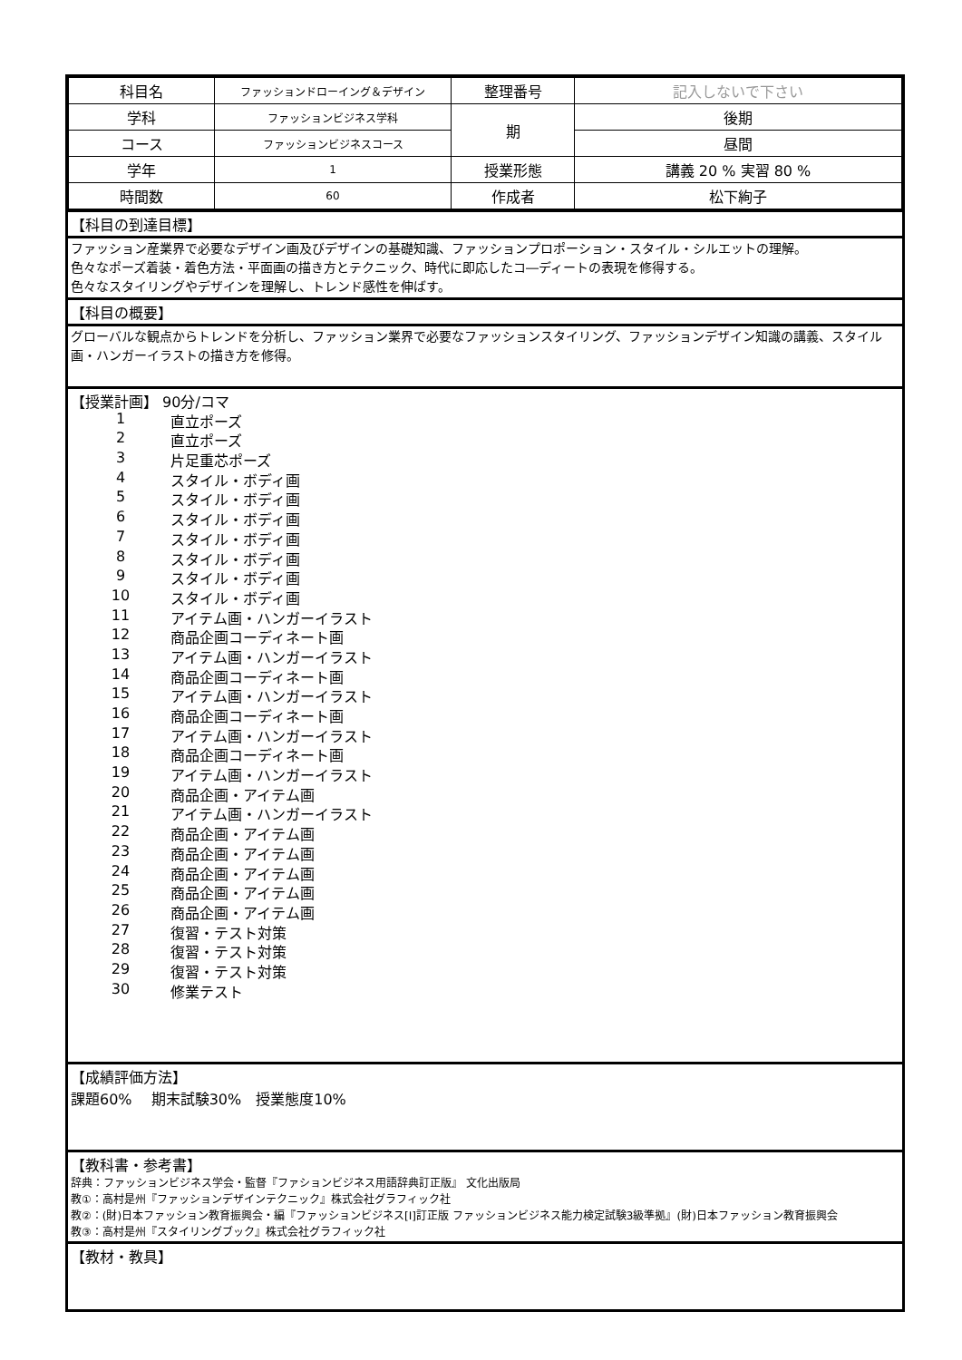| 科目名 | ファッションドローイング＆デザイン | 整理番号 | 記入しないで下さい |
| 学科 | ファッションビジネス学科 | 期 | 後期 |
| コース | ファッションビジネスコース | | 昼間 |
| 学年 | 1 | 授業形態 | 講義 20 % 実習 80 % |
| 時間数 | 60 | 作成者 | 松下絢子 |
【科目の到達目標】
ファッション産業界で必要なデザイン画及びデザインの基礎知識、ファッションプロポーション・スタイル・シルエットの理解。
色々なポーズ着装・着色方法・平面画の描き方とテクニック、時代に即応したコ―ディートの表現を修得する。
色々なスタイリングやデザインを理解し、トレンド感性を伸ばす。
【科目の概要】
グローバルな観点からトレンドを分析し、ファッション業界で必要なファッションスタイリング、ファッションデザイン知識の講義、スタイル画・ハンガーイラストの描き方を修得。
【授業計画】 90分/コマ
1 直立ポーズ
2 直立ポーズ
3 片足重芯ポーズ
4 スタイル・ボディ画
5 スタイル・ボディ画
6 スタイル・ボディ画
7 スタイル・ボディ画
8 スタイル・ボディ画
9 スタイル・ボディ画
10 スタイル・ボディ画
11 アイテム画・ハンガーイラスト
12 商品企画コーディネート画
13 アイテム画・ハンガーイラスト
14 商品企画コーディネート画
15 アイテム画・ハンガーイラスト
16 商品企画コーディネート画
17 アイテム画・ハンガーイラスト
18 商品企画コーディネート画
19 アイテム画・ハンガーイラスト
20 商品企画・アイテム画
21 アイテム画・ハンガーイラスト
22 商品企画・アイテム画
23 商品企画・アイテム画
24 商品企画・アイテム画
25 商品企画・アイテム画
26 商品企画・アイテム画
27 復習・テスト対策
28 復習・テスト対策
29 復習・テスト対策
30 修業テスト
【成績評価方法】
課題60%　 期末試験30%　授業態度10%
【教科書・参考書】
辞典：ファッションビジネス学会・監督『ファションビジネス用語辞典訂正版』 文化出版局
教①：高村是州『ファッションデザインテクニック』株式会社グラフィック社
教②：(財)日本ファッション教育振興会・編『ファッションビジネス[Ⅰ]訂正版 ファッションビジネス能力検定試験3級準拠』(財)日本ファッション教育振興会
教③：高村是州『スタイリングブック』株式会社グラフィック社
【教材・教具】